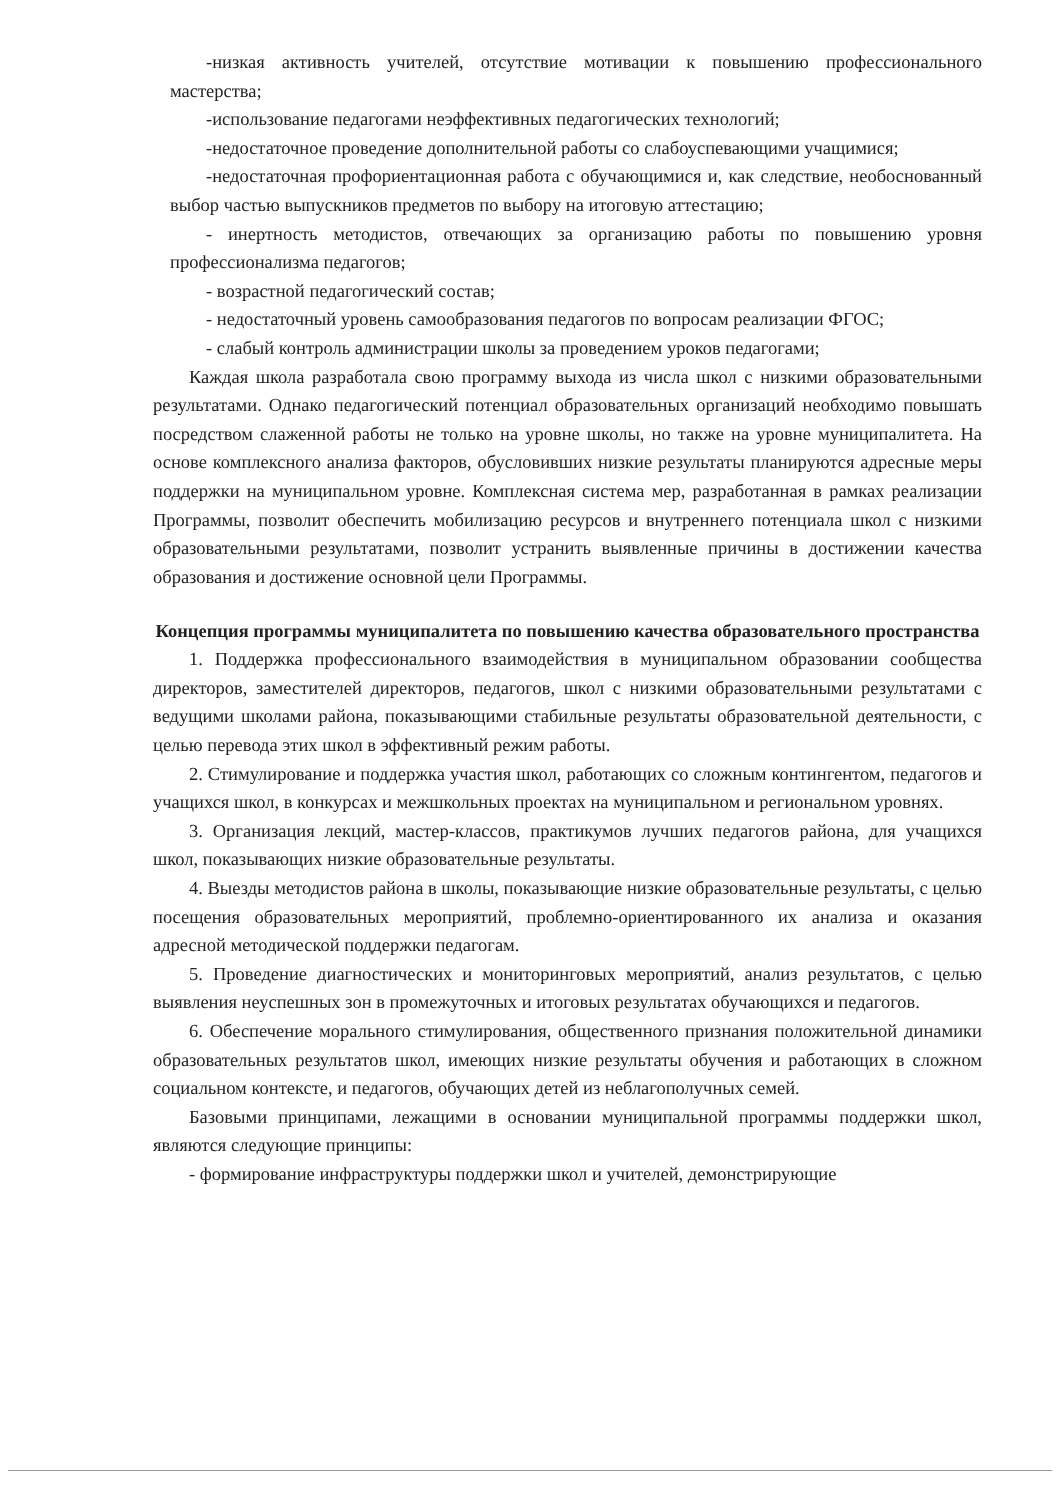-низкая активность учителей, отсутствие мотивации к повышению профессионального мастерства;
-использование педагогами неэффективных педагогических технологий;
-недостаточное проведение дополнительной работы со слабоуспевающими учащимися;
-недостаточная профориентационная работа с обучающимися и, как следствие, необоснованный выбор частью выпускников предметов по выбору на итоговую аттестацию;
- инертность методистов, отвечающих за организацию работы по повышению уровня профессионализма педагогов;
- возрастной педагогический состав;
- недостаточный уровень самообразования педагогов по вопросам реализации ФГОС;
- слабый контроль администрации школы за проведением уроков педагогами;
Каждая школа разработала свою программу выхода из числа школ с низкими образовательными результатами. Однако педагогический потенциал образовательных организаций необходимо повышать посредством слаженной работы не только на уровне школы, но также на уровне муниципалитета. На основе комплексного анализа факторов, обусловивших низкие результаты планируются адресные меры поддержки на муниципальном уровне. Комплексная система мер, разработанная в рамках реализации Программы, позволит обеспечить мобилизацию ресурсов и внутреннего потенциала школ с низкими образовательными результатами, позволит устранить выявленные причины в достижении качества образования и достижение основной цели Программы.
Концепция программы муниципалитета по повышению качества образовательного пространства
1. Поддержка профессионального взаимодействия в муниципальном образовании сообщества директоров, заместителей директоров, педагогов, школ с низкими образовательными результатами с ведущими школами района, показывающими стабильные результаты образовательной деятельности, с целью перевода этих школ в эффективный режим работы.
2. Стимулирование и поддержка участия школ, работающих со сложным контингентом, педагогов и учащихся школ, в конкурсах и межшкольных проектах на муниципальном и региональном уровнях.
3. Организация лекций, мастер-классов, практикумов лучших педагогов района, для учащихся школ, показывающих низкие образовательные результаты.
4. Выезды методистов района в школы, показывающие низкие образовательные результаты, с целью посещения образовательных мероприятий, проблемно-ориентированного их анализа и оказания адресной методической поддержки педагогам.
5. Проведение диагностических и мониторинговых мероприятий, анализ результатов, с целью выявления неуспешных зон в промежуточных и итоговых результатах обучающихся и педагогов.
6. Обеспечение морального стимулирования, общественного признания положительной динамики образовательных результатов школ, имеющих низкие результаты обучения и работающих в сложном социальном контексте, и педагогов, обучающих детей из неблагополучных семей.
Базовыми принципами, лежащими в основании муниципальной программы поддержки школ, являются следующие принципы:
- формирование инфраструктуры поддержки школ и учителей, демонстрирующие